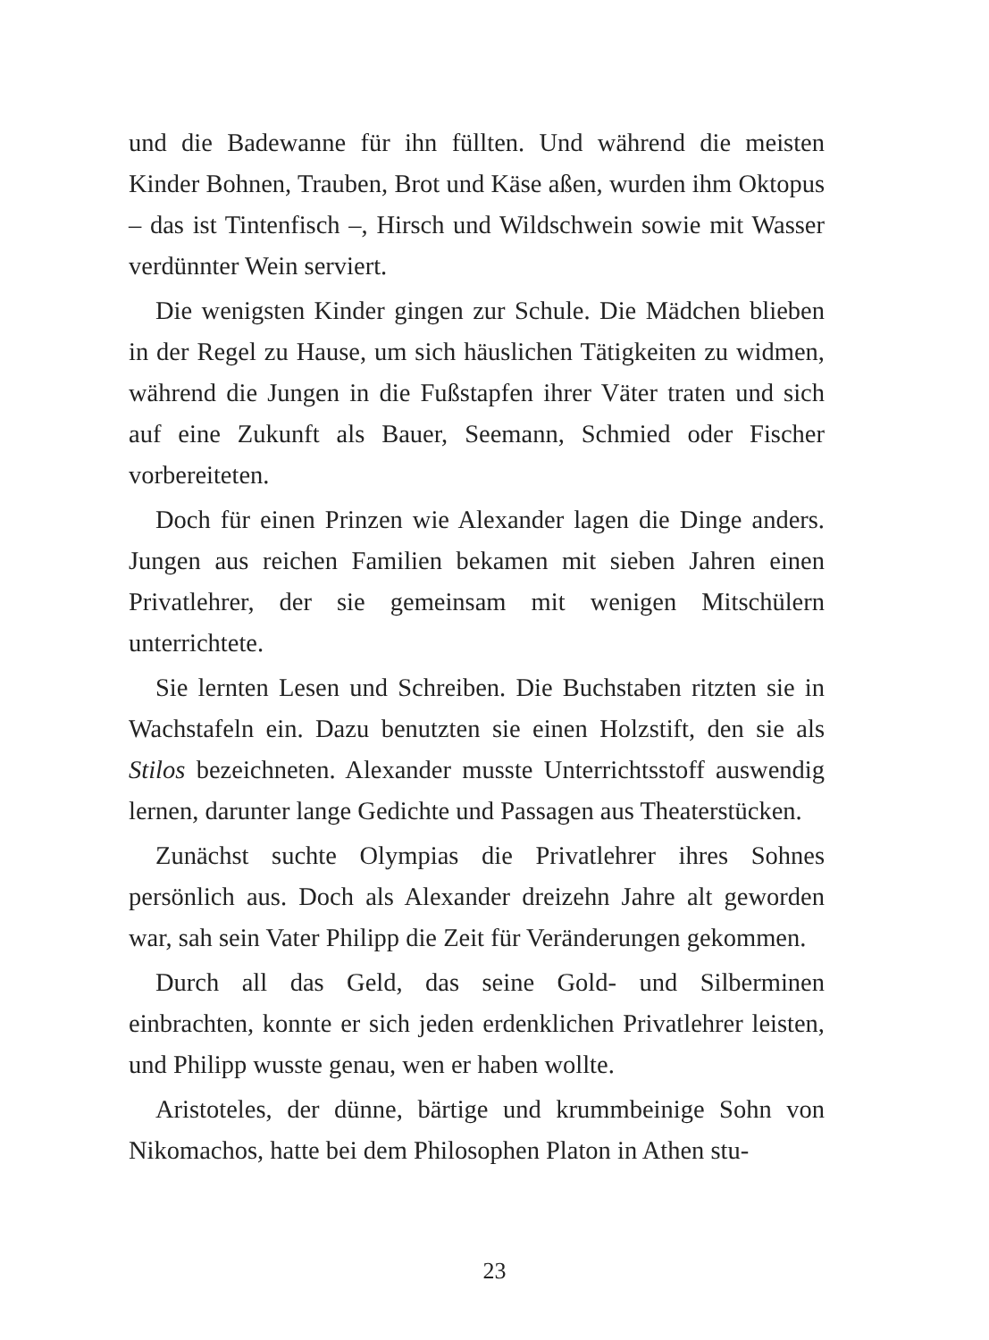und die Badewanne für ihn füllten. Und während die meisten Kinder Bohnen, Trauben, Brot und Käse aßen, wurden ihm Oktopus – das ist Tintenfisch –, Hirsch und Wildschwein sowie mit Wasser verdünnter Wein serviert.
Die wenigsten Kinder gingen zur Schule. Die Mädchen blieben in der Regel zu Hause, um sich häuslichen Tätigkeiten zu widmen, während die Jungen in die Fußstapfen ihrer Väter traten und sich auf eine Zukunft als Bauer, Seemann, Schmied oder Fischer vorbereiteten.
Doch für einen Prinzen wie Alexander lagen die Dinge anders. Jungen aus reichen Familien bekamen mit sieben Jahren einen Privatlehrer, der sie gemeinsam mit wenigen Mitschülern unterrichtete.
Sie lernten Lesen und Schreiben. Die Buchstaben ritzten sie in Wachstafeln ein. Dazu benutzten sie einen Holzstift, den sie als Stilos bezeichneten. Alexander musste Unterrichtsstoff auswendig lernen, darunter lange Gedichte und Passagen aus Theaterstücken.
Zunächst suchte Olympias die Privatlehrer ihres Sohnes persönlich aus. Doch als Alexander dreizehn Jahre alt geworden war, sah sein Vater Philipp die Zeit für Veränderungen gekommen.
Durch all das Geld, das seine Gold- und Silberminen einbrachten, konnte er sich jeden erdenklichen Privatlehrer leisten, und Philipp wusste genau, wen er haben wollte.
Aristoteles, der dünne, bärtige und krummbeinige Sohn von Nikomachos, hatte bei dem Philosophen Platon in Athen stu-
23